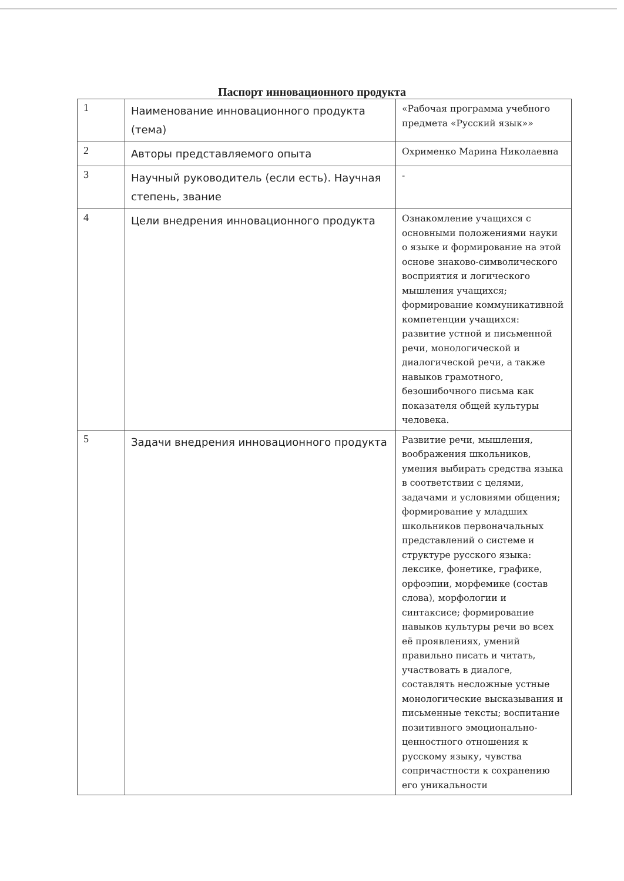Паспорт инновационного продукта
| 1 | Наименование инновационного продукта (тема) | «Рабочая программа учебного предмета «Русский язык»» |
| 2 | Авторы представляемого опыта | Охрименко Марина Николаевна |
| 3 | Научный руководитель (если есть). Научная степень, звание | - |
| 4 | Цели внедрения инновационного продукта | Ознакомление учащихся с основными положениями науки о языке и формирование на этой основе знаково-символического восприятия и логического мышления учащихся; формирование коммуникативной компетенции учащихся: развитие устной и письменной речи, монологической и диалогической речи, а также навыков грамотного, безошибочного письма как показателя общей культуры человека. |
| 5 | Задачи внедрения инновационного продукта | Развитие речи, мышления, воображения школьников, умения выбирать средства языка в соответствии с целями, задачами и условиями общения; формирование у младших школьников первоначальных представлений о системе и структуре русского языка: лексике, фонетике, графике, орфоэпии, морфемике (состав слова), морфологии и синтаксисе; формирование навыков культуры речи во всех её проявлениях, умений правильно писать и читать, участвовать в диалоге, составлять несложные устные монологические высказывания и письменные тексты; воспитание позитивного эмоционально-ценностного отношения к русскому языку, чувства сопричастности к сохранению его уникальности |